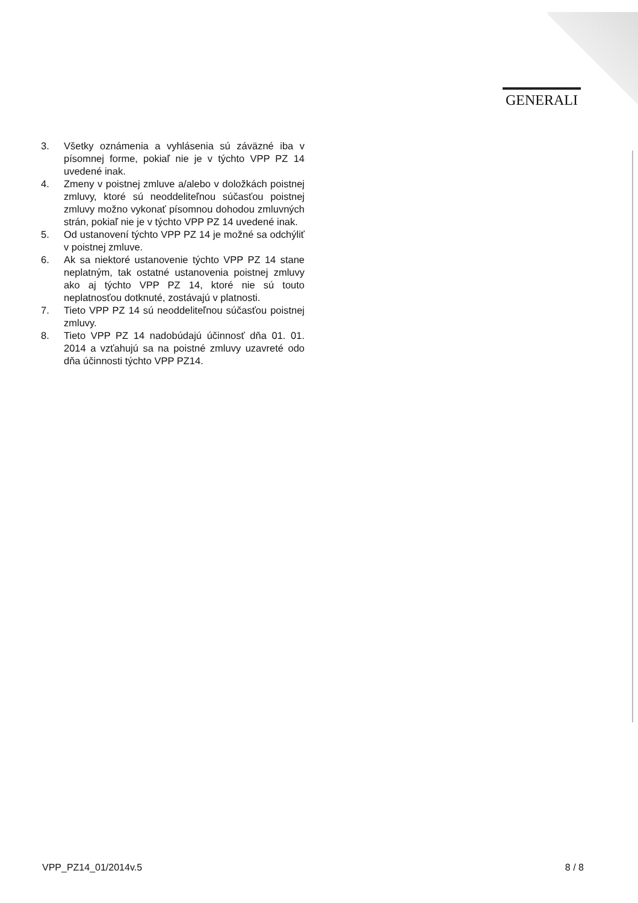GENERALI
3. Všetky oznámenia a vyhlásenia sú záväzné iba v písomnej forme, pokiaľ nie je v týchto VPP PZ 14 uvedené inak.
4. Zmeny v poistnej zmluve a/alebo v doložkách poistnej zmluvy, ktoré sú neoddeliteľnou súčasťou poistnej zmluvy možno vykonať písomnou dohodou zmluvných strán, pokiaľ nie je v týchto VPP PZ 14 uvedené inak.
5. Od ustanovení týchto VPP PZ 14 je možné sa odchýliť v poistnej zmluve.
6. Ak sa niektoré ustanovenie týchto VPP PZ 14 stane neplatným, tak ostatné ustanovenia poistnej zmluvy ako aj týchto VPP PZ 14, ktoré nie sú touto neplatnosťou dotknuté, zostávajú v platnosti.
7. Tieto VPP PZ 14 sú neoddeliteľnou súčasťou poistnej zmluvy.
8. Tieto VPP PZ 14 nadobúdajú účinnosť dňa 01. 01. 2014 a vzťahujú sa na poistné zmluvy uzavreté odo dňa účinnosti týchto VPP PZ14.
VPP_PZ14_01/2014v.5 8 / 8